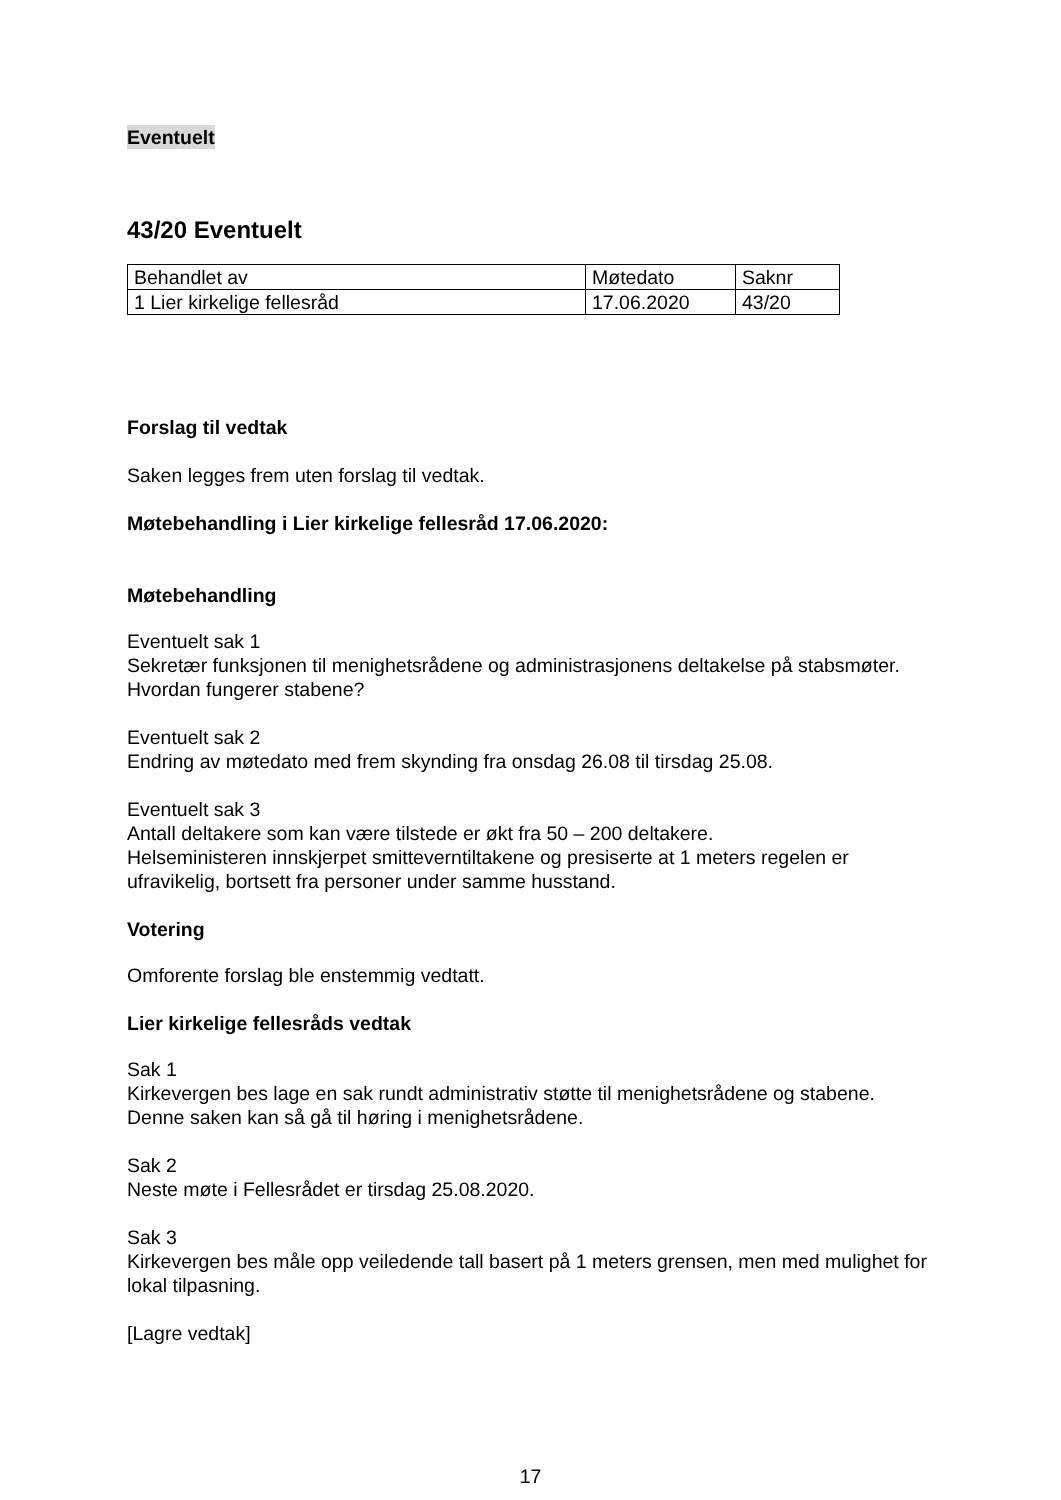Eventuelt
43/20 Eventuelt
| Behandlet av | Møtedato | Saknr |
| 1 Lier kirkelige fellesråd | 17.06.2020 | 43/20 |
Forslag til vedtak
Saken legges frem uten forslag til vedtak.
Møtebehandling i Lier kirkelige fellesråd 17.06.2020:
Møtebehandling
Eventuelt sak 1
Sekretær funksjonen til menighetsrådene og administrasjonens deltakelse på stabsmøter. Hvordan fungerer stabene?
Eventuelt sak 2
Endring av møtedato med frem skynding fra onsdag 26.08 til tirsdag 25.08.
Eventuelt sak 3
Antall deltakere som kan være tilstede er økt fra 50 – 200 deltakere.
Helseministeren innskjerpet smitteverntiltakene og presiserte at 1 meters regelen er ufravikelig, bortsett fra personer under samme husstand.
Votering
Omforente forslag ble enstemmig vedtatt.
Lier kirkelige fellesråds vedtak
Sak 1
Kirkevergen bes lage en sak rundt administrativ støtte til menighetsrådene og stabene. Denne saken kan så gå til høring i menighetsrådene.
Sak 2
Neste møte i Fellesrådet er tirsdag 25.08.2020.
Sak 3
Kirkevergen bes måle opp veiledende tall basert på 1 meters grensen, men med mulighet for lokal tilpasning.
[Lagre vedtak]
17